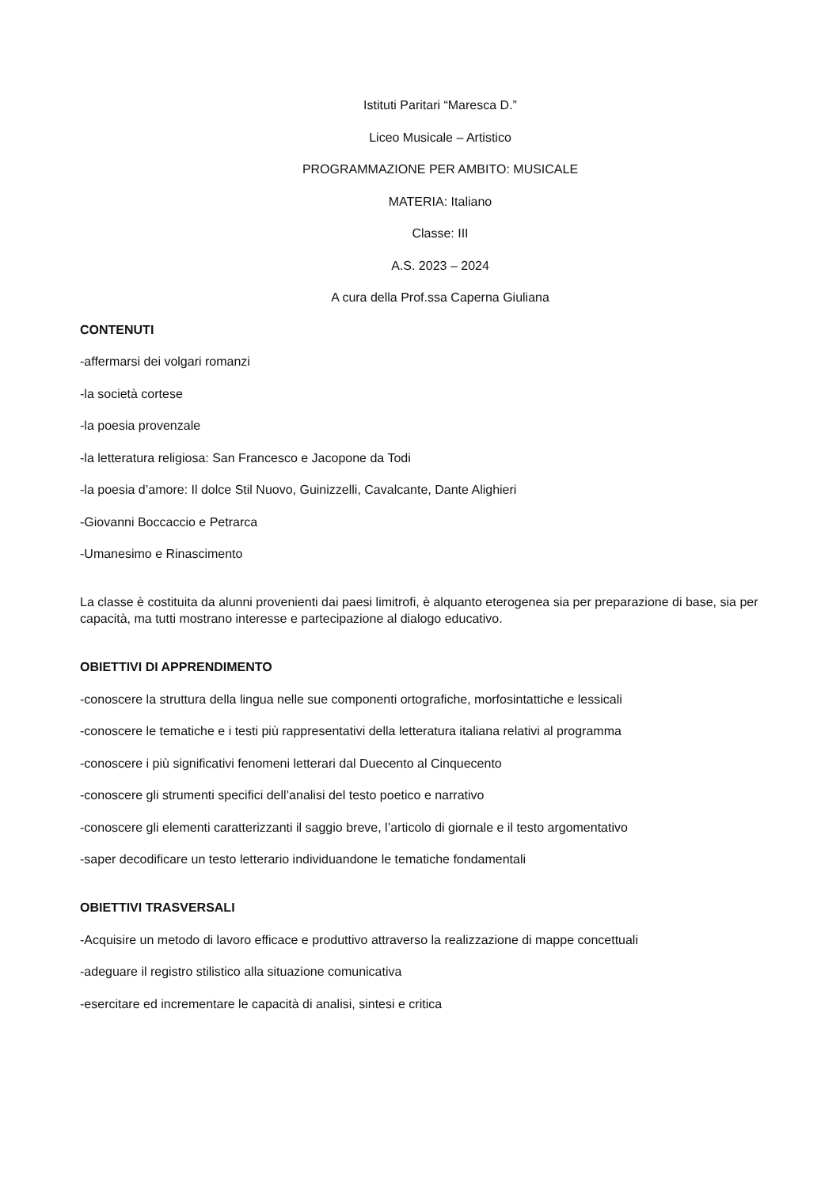Istituti Paritari “Maresca D.”
Liceo Musicale – Artistico
PROGRAMMAZIONE PER AMBITO: MUSICALE
MATERIA: Italiano
Classe: III
A.S. 2023 – 2024
A cura della Prof.ssa Caperna Giuliana
CONTENUTI
-affermarsi dei volgari romanzi
-la società cortese
-la poesia provenzale
-la letteratura religiosa: San Francesco e Jacopone da Todi
-la poesia d’amore: Il dolce Stil Nuovo, Guinizzelli, Cavalcante, Dante Alighieri
-Giovanni Boccaccio e Petrarca
-Umanesimo e Rinascimento
La classe è costituita da alunni provenienti dai paesi limitrofi, è alquanto eterogenea sia per preparazione di base, sia per capacità, ma tutti mostrano interesse e partecipazione al dialogo educativo.
OBIETTIVI DI APPRENDIMENTO
-conoscere la struttura della lingua nelle sue componenti ortografiche, morfosintattiche e lessicali
-conoscere le tematiche e i testi più rappresentativi della letteratura italiana relativi al programma
-conoscere i più significativi fenomeni letterari dal Duecento al Cinquecento
-conoscere gli strumenti specifici dell’analisi del testo poetico e narrativo
-conoscere gli elementi caratterizzanti il saggio breve, l’articolo di giornale e il testo argomentativo
-saper decodificare un testo letterario individuandone le tematiche fondamentali
OBIETTIVI TRASVERSALI
-Acquisire un metodo di lavoro efficace e produttivo attraverso la realizzazione di mappe concettuali
-adeguare il registro stilistico alla situazione comunicativa
-esercitare ed incrementare le capacità di analisi, sintesi e critica